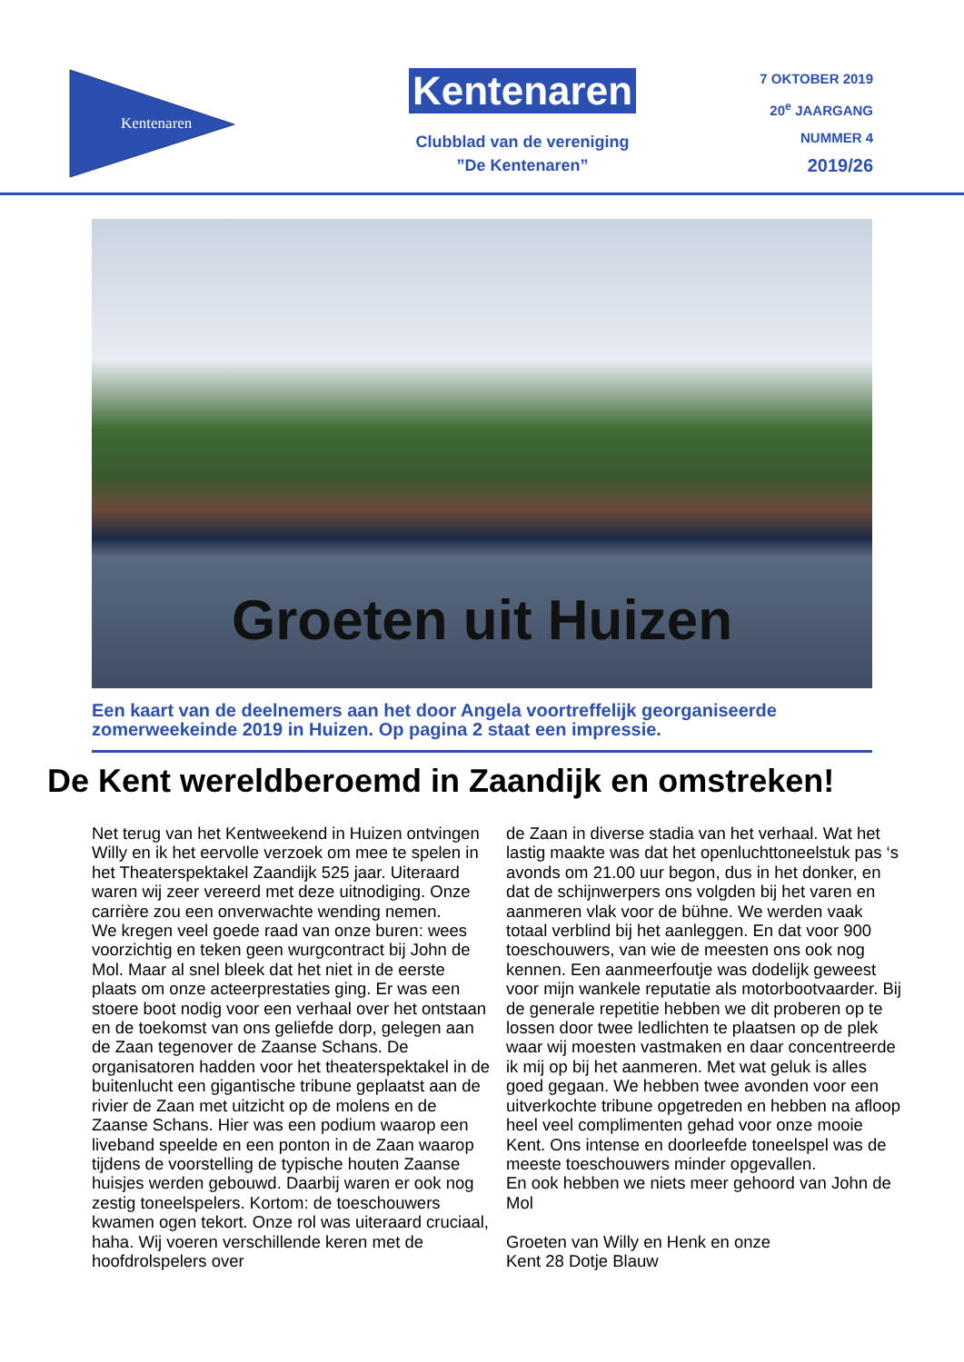Kentenaren
Kentenaren
Clubblad van de vereniging
”De Kentenaren”
7 OKTOBER 2019
20<sup>e</sup> JAARGANG
NUMMER 4
2019/26
Groeten uit Huizen
Een kaart van de deelnemers aan het door Angela voortreffelijk georganiseerde
zomerweekeinde 2019 in Huizen. Op pagina 2 staat een impressie.
De Kent wereldberoemd in Zaandijk en omstreken!
Net terug van het Kentweekend in Huizen ont­vingen Willy en ik het eervolle verzoek om mee te spelen in het Theaterspektakel Zaandijk 525 jaar. Uiteraard waren wij zeer vereerd met deze uitnodiging. Onze carrière zou een onverwachte wending nemen.
We kregen veel goede raad van onze buren: wees voorzichtig en teken geen wurgcontract bij John de Mol. Maar al snel bleek dat het niet in de eerste plaats om onze acteerprestaties ging. Er was een stoere boot nodig voor een verhaal over het ont­staan en de toekomst van ons geliefde dorp, gele­gen aan de Zaan tegenover de Zaanse Schans. De organisatoren hadden voor het theaterspek­takel in de buitenlucht een gigantische tribune geplaatst aan de rivier de Zaan met uitzicht op de molens en de Zaanse Schans. Hier was een podi­um waarop een liveband speelde en een ponton in de Zaan waarop tijdens de voorstelling de ty­pische houten Zaanse huisjes werden gebouwd. Daarbij waren er ook nog zestig toneelspelers. Kortom: de toeschouwers kwamen ogen tekort. Onze rol was uiteraard cruciaal, haha. Wij voeren verschillende keren met de hoofdrolspelers over
de Zaan in diverse stadia van het verhaal. Wat het lastig maakte was dat het openluchttoneelstuk pas ‘s avonds om 21.00 uur begon, dus in het don­ker, en dat de schijnwerpers ons volgden bij het varen en aanmeren vlak voor de bühne. We wer­den vaak totaal verblind bij het aanleggen. En dat voor 900 toeschouwers, van wie de meesten ons ook nog kennen. Een aanmeerfoutje was dodelijk geweest voor mijn wankele reputatie als motor­bootvaarder. Bij de generale repetitie hebben we dit proberen op te lossen door twee ledlichten te plaatsen op de plek waar wij moesten vastmaken en daar concentreerde ik mij op bij het aanmeren. Met wat geluk is alles goed gegaan. We hebben twee avonden voor een uitverkochte tribune opgetreden en hebben na afloop heel veel com­plimenten gehad voor onze mooie Kent. Ons intense en doorleefde toneelspel was de meeste toeschouwers minder opgevallen.
En ook hebben we niets meer gehoord van John de Mol
Groeten van Willy en Henk en onze
Kent 28 Dotje Blauw